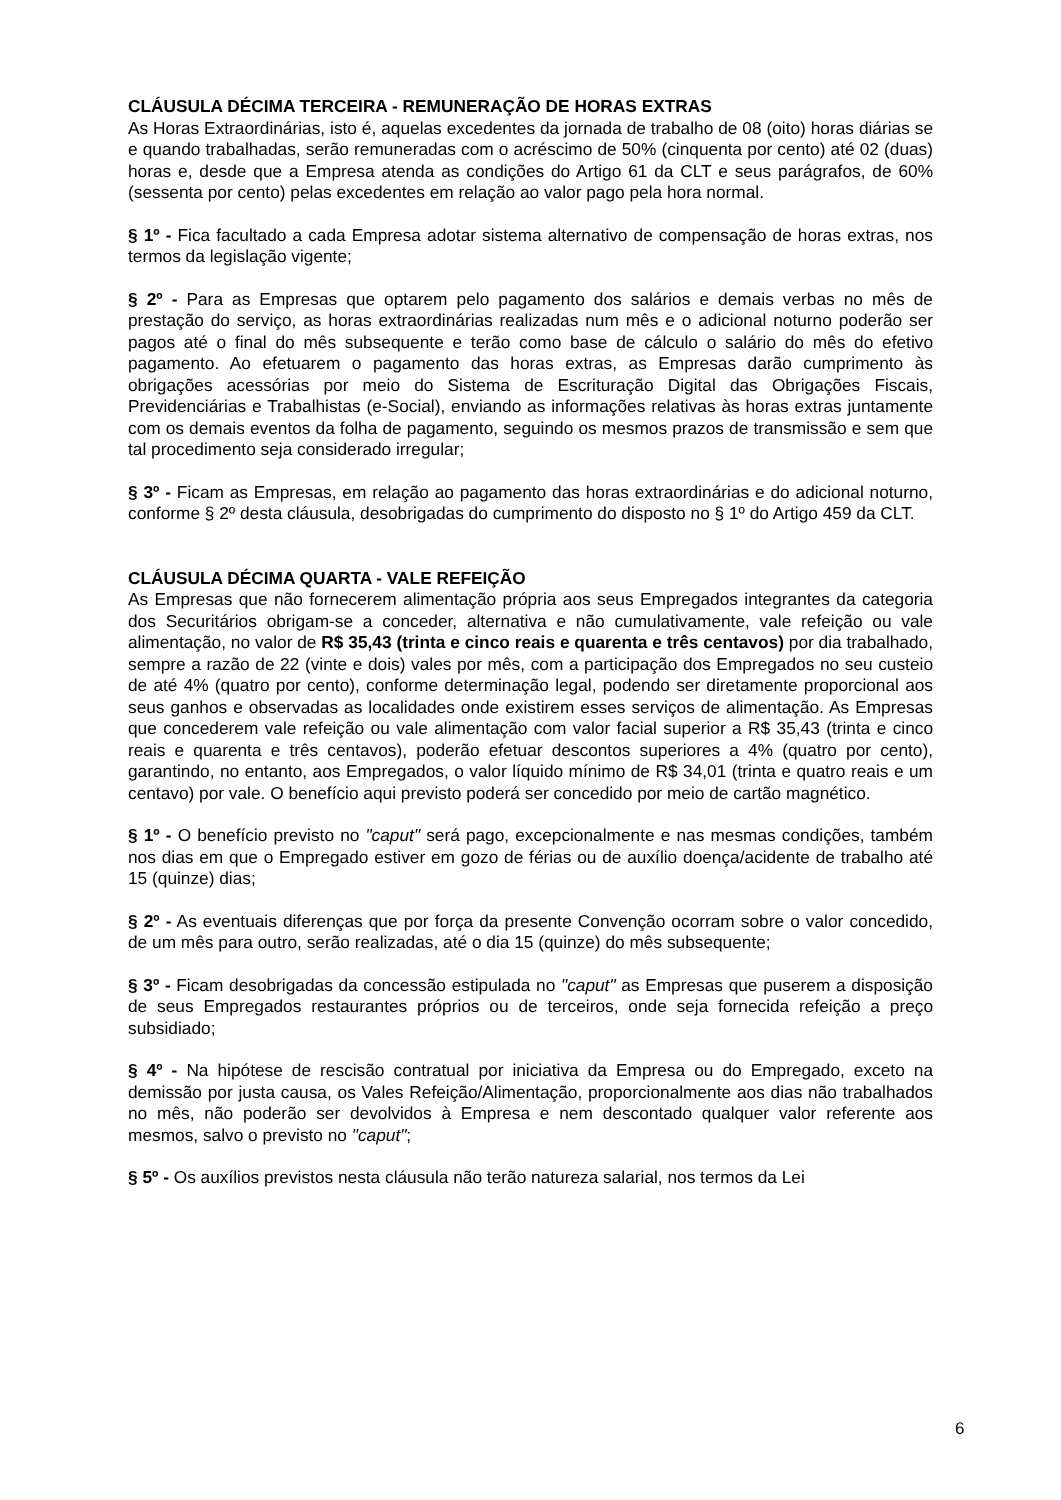CLÁUSULA DÉCIMA TERCEIRA - REMUNERAÇÃO DE HORAS EXTRAS
As Horas Extraordinárias, isto é, aquelas excedentes da jornada de trabalho de 08 (oito) horas diárias se e quando trabalhadas, serão remuneradas com o acréscimo de 50% (cinquenta por cento) até 02 (duas) horas e, desde que a Empresa atenda as condições do Artigo 61 da CLT e seus parágrafos, de 60% (sessenta por cento) pelas excedentes em relação ao valor pago pela hora normal.
§ 1º - Fica facultado a cada Empresa adotar sistema alternativo de compensação de horas extras, nos termos da legislação vigente;
§ 2º - Para as Empresas que optarem pelo pagamento dos salários e demais verbas no mês de prestação do serviço, as horas extraordinárias realizadas num mês e o adicional noturno poderão ser pagos até o final do mês subsequente e terão como base de cálculo o salário do mês do efetivo pagamento. Ao efetuarem o pagamento das horas extras, as Empresas darão cumprimento às obrigações acessórias por meio do Sistema de Escrituração Digital das Obrigações Fiscais, Previdenciárias e Trabalhistas (e-Social), enviando as informações relativas às horas extras juntamente com os demais eventos da folha de pagamento, seguindo os mesmos prazos de transmissão e sem que tal procedimento seja considerado irregular;
§ 3º - Ficam as Empresas, em relação ao pagamento das horas extraordinárias e do adicional noturno, conforme § 2º desta cláusula, desobrigadas do cumprimento do disposto no § 1º do Artigo 459 da CLT.
CLÁUSULA DÉCIMA QUARTA - VALE REFEIÇÃO
As Empresas que não fornecerem alimentação própria aos seus Empregados integrantes da categoria dos Securitários obrigam-se a conceder, alternativa e não cumulativamente, vale refeição ou vale alimentação, no valor de R$ 35,43 (trinta e cinco reais e quarenta e três centavos) por dia trabalhado, sempre a razão de 22 (vinte e dois) vales por mês, com a participação dos Empregados no seu custeio de até 4% (quatro por cento), conforme determinação legal, podendo ser diretamente proporcional aos seus ganhos e observadas as localidades onde existirem esses serviços de alimentação. As Empresas que concederem vale refeição ou vale alimentação com valor facial superior a R$ 35,43 (trinta e cinco reais e quarenta e três centavos), poderão efetuar descontos superiores a 4% (quatro por cento), garantindo, no entanto, aos Empregados, o valor líquido mínimo de R$ 34,01 (trinta e quatro reais e um centavo) por vale. O benefício aqui previsto poderá ser concedido por meio de cartão magnético.
§ 1º - O benefício previsto no "caput" será pago, excepcionalmente e nas mesmas condições, também nos dias em que o Empregado estiver em gozo de férias ou de auxílio doença/acidente de trabalho até 15 (quinze) dias;
§ 2º - As eventuais diferenças que por força da presente Convenção ocorram sobre o valor concedido, de um mês para outro, serão realizadas, até o dia 15 (quinze) do mês subsequente;
§ 3º - Ficam desobrigadas da concessão estipulada no "caput" as Empresas que puserem a disposição de seus Empregados restaurantes próprios ou de terceiros, onde seja fornecida refeição a preço subsidiado;
§ 4º - Na hipótese de rescisão contratual por iniciativa da Empresa ou do Empregado, exceto na demissão por justa causa, os Vales Refeição/Alimentação, proporcionalmente aos dias não trabalhados no mês, não poderão ser devolvidos à Empresa e nem descontado qualquer valor referente aos mesmos, salvo o previsto no "caput";
§ 5º - Os auxílios previstos nesta cláusula não terão natureza salarial, nos termos da Lei
6